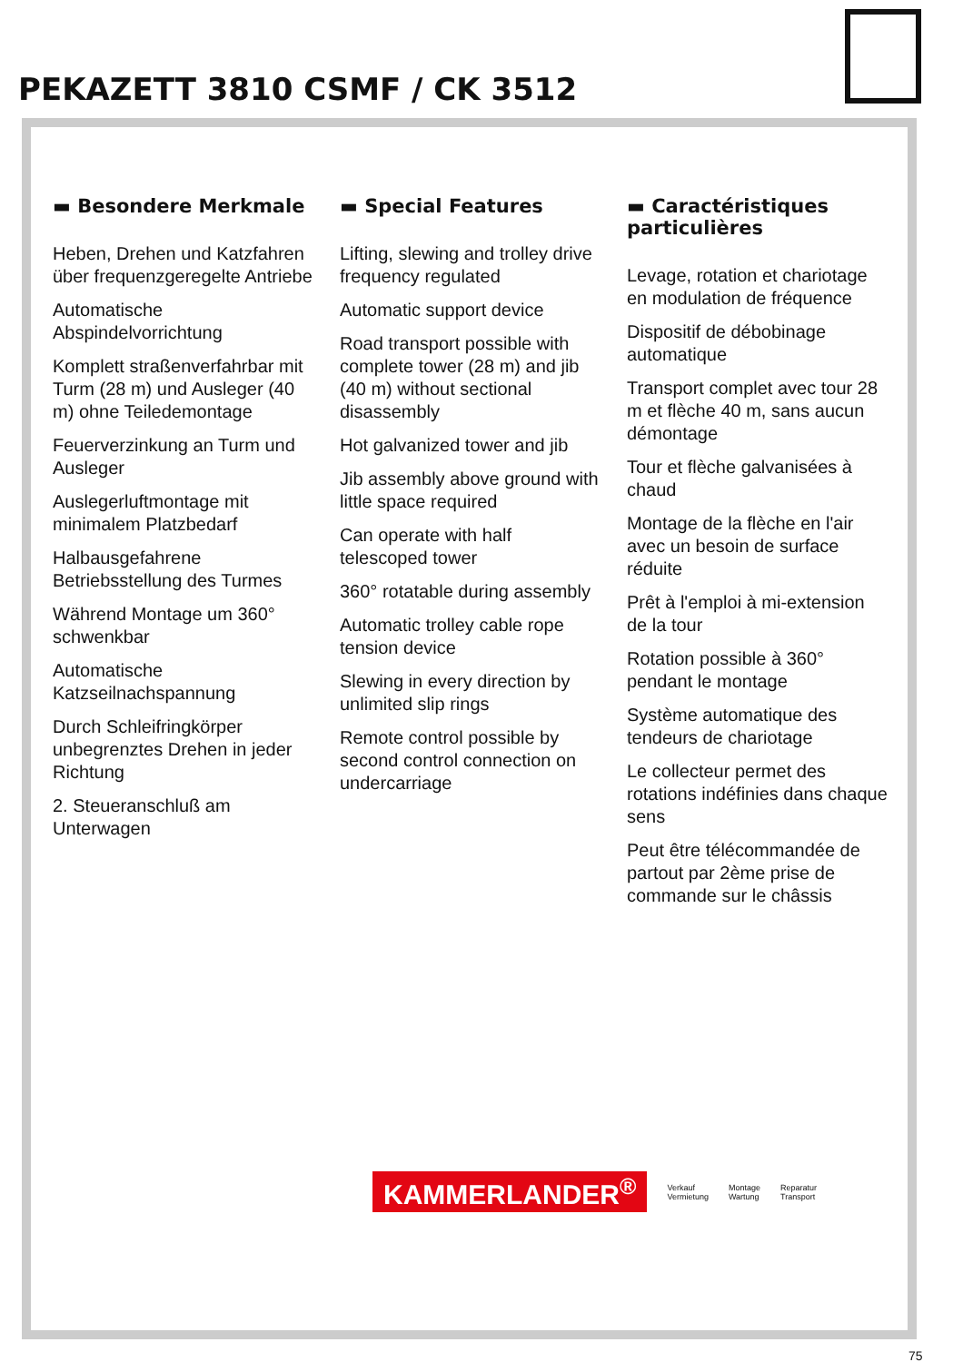PEKAZETT 3810 CSMF / CK 3512
▬ Besondere Merkmale
Heben, Drehen und Katzfahren über frequenzgeregelte Antriebe
Automatische Abspindelvorrichtung
Komplett straßenverfahrbar mit Turm (28 m) und Ausleger (40 m) ohne Teiledemontage
Feuerverzinkung an Turm und Ausleger
Auslegerluftmontage mit minimalem Platzbedarf
Halbausgefahrene Betriebsstellung des Turmes
Während Montage um 360° schwenkbar
Automatische Katzseilnachspannung
Durch Schleifringkörper unbegrenztes Drehen in jeder Richtung
2. Steueranschluß am Unterwagen
▬ Special Features
Lifting, slewing and trolley drive frequency regulated
Automatic support device
Road transport possible with complete tower (28 m) and jib (40 m) without sectional disassembly
Hot galvanized tower and jib
Jib assembly above ground with little space required
Can operate with half telescoped tower
360° rotatable during assembly
Automatic trolley cable rope tension device
Slewing in every direction by unlimited slip rings
Remote control possible by second control connection on undercarriage
▬ Caractéristiques particulières
Levage, rotation et chariotage en modulation de fréquence
Dispositif de débobinage automatique
Transport complet avec tour 28 m et flèche 40 m, sans aucun démontage
Tour et flèche galvanisées à chaud
Montage de la flèche en l'air avec un besoin de surface réduite
Prêt à l'emploi à mi-extension de la tour
Rotation possible à 360° pendant le montage
Système automatique des tendeurs de chariotage
Le collecteur permet des rotations indéfinies dans chaque sens
Peut être télécommandée de partout par 2ème prise de commande sur le châssis
KAMMERLANDER<sup>®</sup> Verkauf
Vermietung Montage
Wartung Reparatur
Transport
75